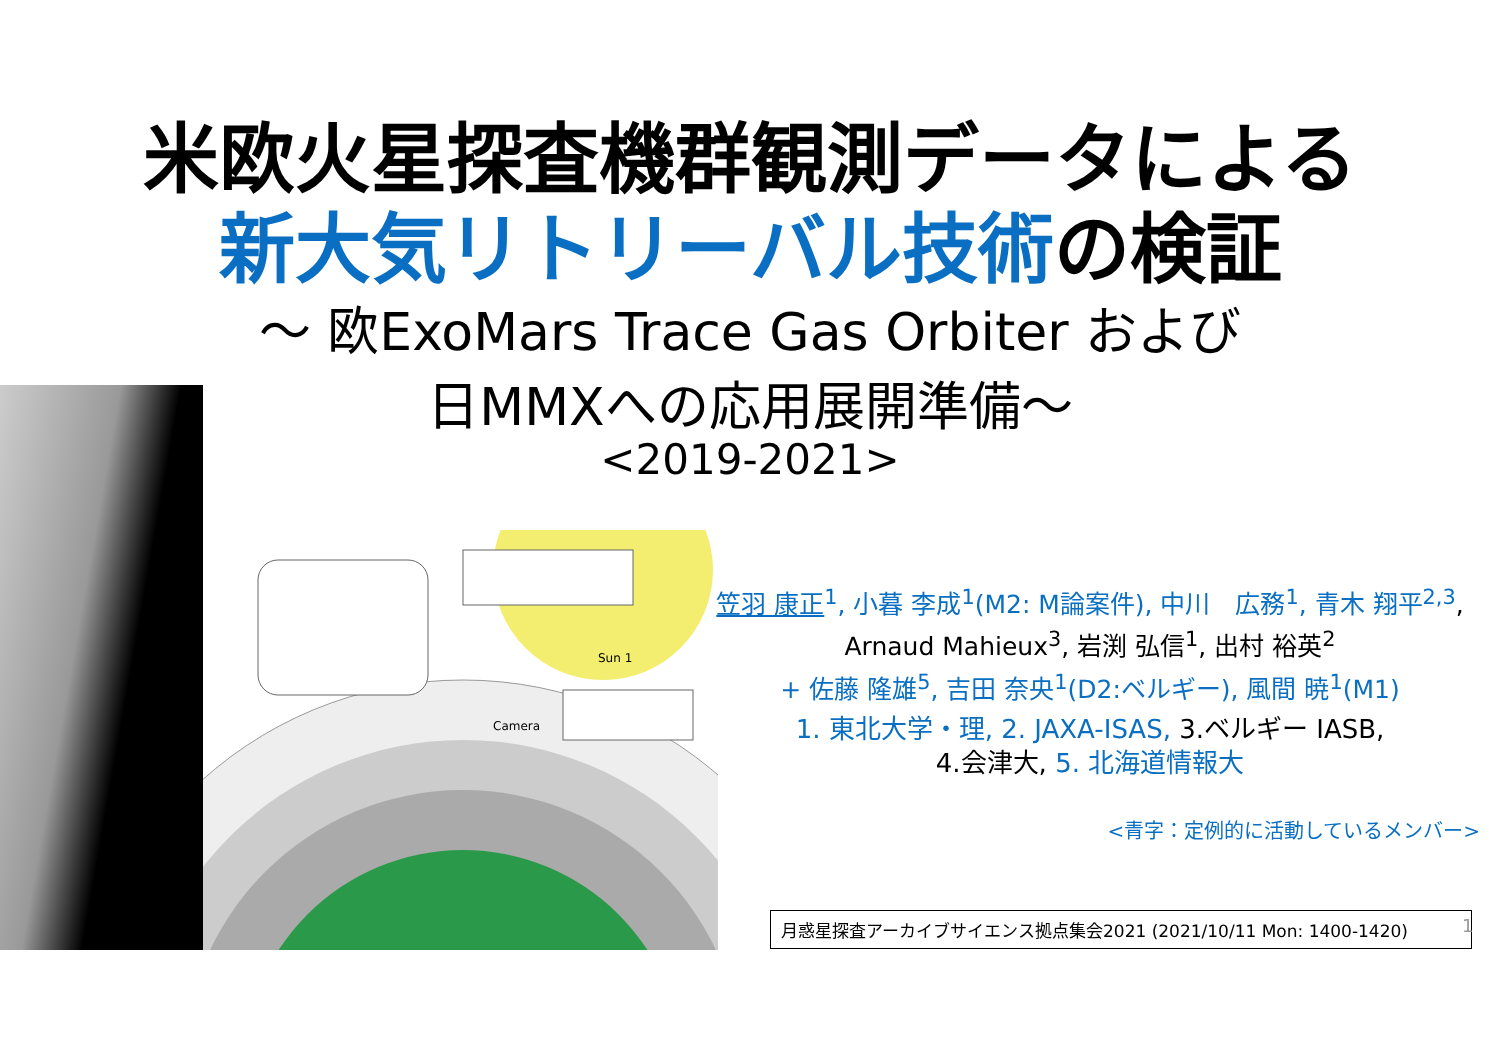米欧火星探査機群観測データによる
新大気リトリーバル技術の検証
～ 欧ExoMars Trace Gas Orbiter および
日MMXへの応用展開準備～
<2019-2021>
Camera
Sun 1
笠羽 康正<sup>1</sup>, 小暮 李成<sup>1</sup>(M2: M論案件), 中川　広務<sup>1</sup>, 青木 翔平<sup>2,3</sup>,
Arnaud Mahieux<sup>3</sup>, 岩渕 弘信<sup>1</sup>, 出村 裕英<sup>2</sup>
+ 佐藤 隆雄<sup>5</sup>, 吉田 奈央<sup>1</sup>(D2:ベルギー), 風間 暁<sup>1</sup>(M1)
1. 東北大学・理, 2. JAXA-ISAS, 3.ベルギー IASB,
4.会津大, 5. 北海道情報大
<青字：定例的に活動しているメンバー>
月惑星探査アーカイブサイエンス拠点集会2021 (2021/10/11 Mon: 1400-1420) 1